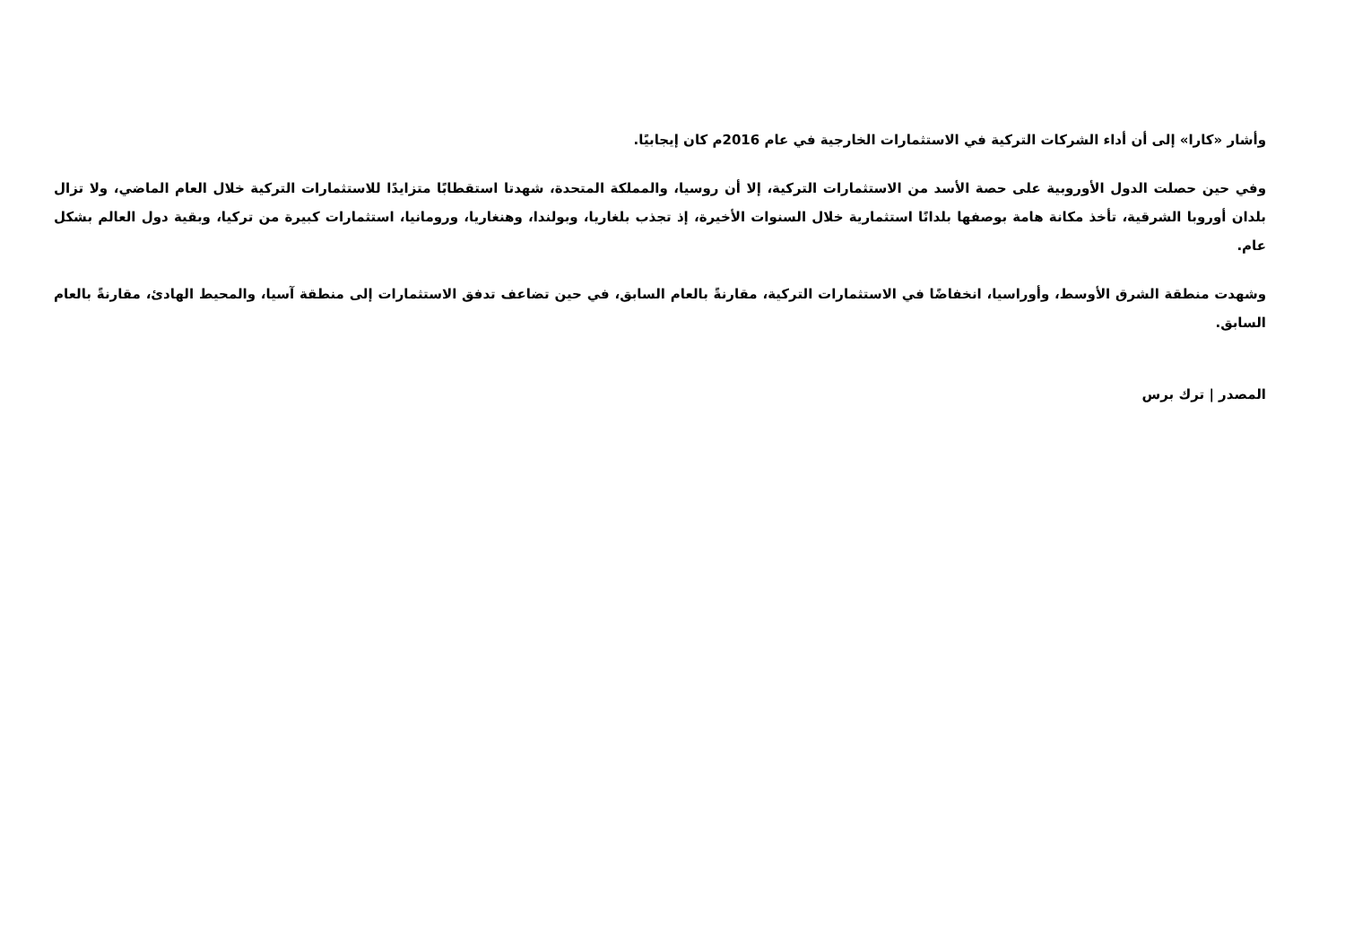وأشار «كارا» إلى أن أداء الشركات التركية في الاستثمارات الخارجية في عام 2016م كان إيجابيًا.
وفي حين حصلت الدول الأوروبية على حصة الأسد من الاستثمارات التركية، إلا أن روسيا، والمملكة المتحدة، شهدتا استقطابًا متزايدًا للاستثمارات التركية خلال العام الماضي، ولا تزال بلدان أوروبا الشرقية، تأخذ مكانة هامة بوصفها بلدانًا استثمارية خلال السنوات الأخيرة، إذ تجذب بلغاريا، وبولندا، وهنغاريا، ورومانيا، استثمارات كبيرة من تركيا، وبقية دول العالم بشكل عام.
وشهدت منطقة الشرق الأوسط، وأوراسيا، انخفاضًا في الاستثمارات التركية، مقارنةً بالعام السابق، في حين تضاعف تدفق الاستثمارات إلى منطقة آسيا، والمحيط الهادئ، مقارنةً بالعام السابق.
المصدر | ترك برس